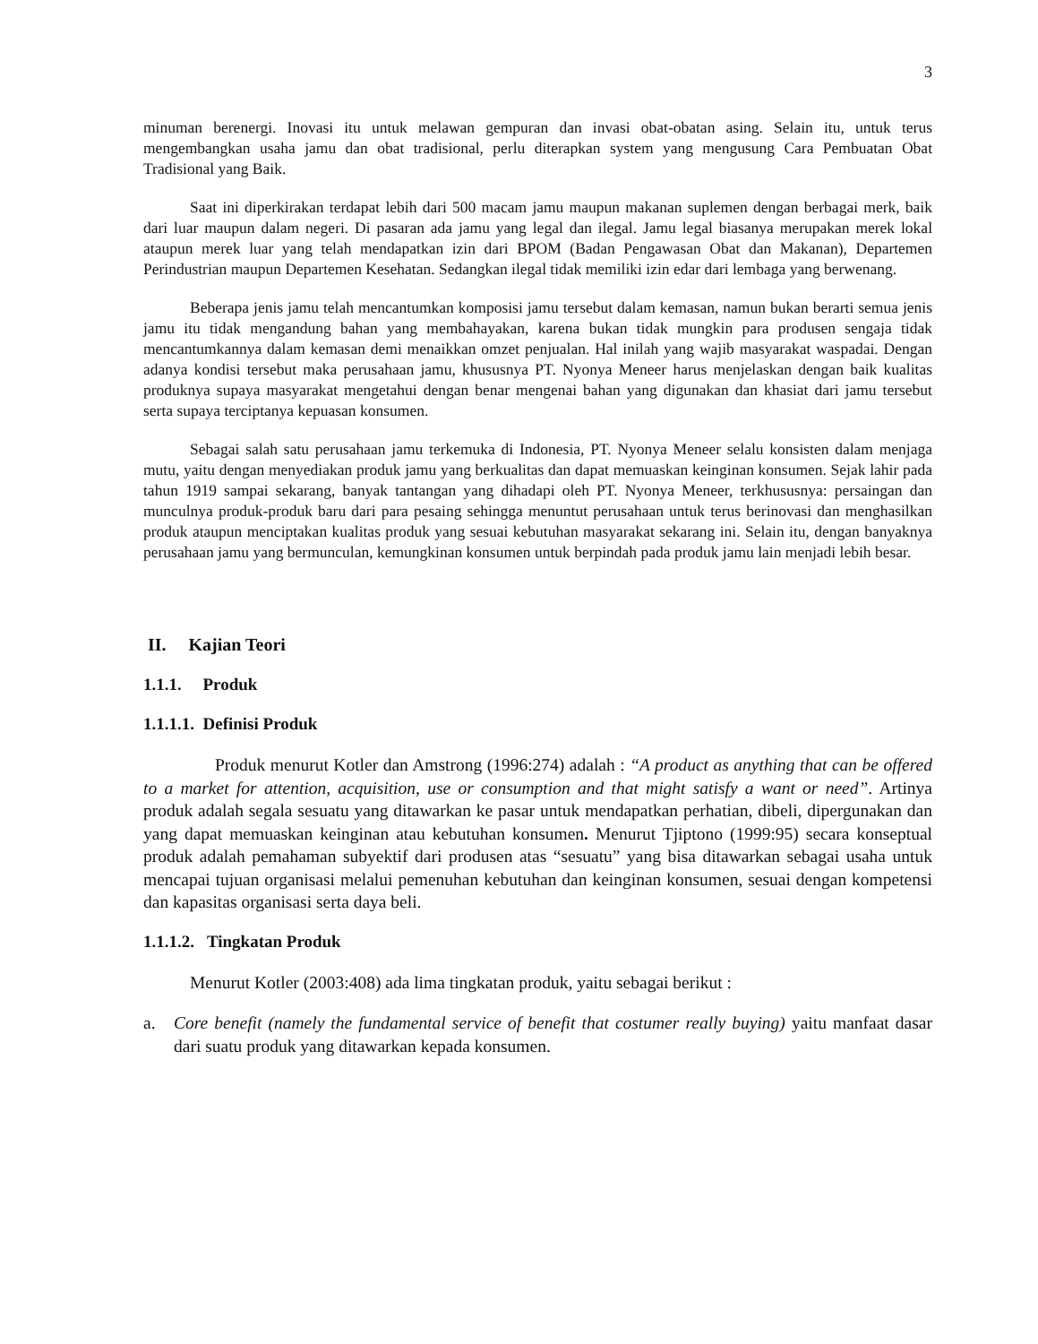3
minuman berenergi. Inovasi itu untuk melawan gempuran dan invasi obat-obatan asing. Selain itu, untuk terus mengembangkan usaha jamu dan obat tradisional, perlu diterapkan system yang mengusung Cara Pembuatan Obat Tradisional yang Baik.
Saat ini diperkirakan terdapat lebih dari 500 macam jamu maupun makanan suplemen dengan berbagai merk, baik dari luar maupun dalam negeri. Di pasaran ada jamu yang legal dan ilegal. Jamu legal biasanya merupakan merek lokal ataupun merek luar yang telah mendapatkan izin dari BPOM (Badan Pengawasan Obat dan Makanan), Departemen Perindustrian maupun Departemen Kesehatan. Sedangkan ilegal tidak memiliki izin edar dari lembaga yang berwenang.
Beberapa jenis jamu telah mencantumkan komposisi jamu tersebut dalam kemasan, namun bukan berarti semua jenis jamu itu tidak mengandung bahan yang membahayakan, karena bukan tidak mungkin para produsen sengaja tidak mencantumkannya dalam kemasan demi menaikkan omzet penjualan. Hal inilah yang wajib masyarakat waspadai. Dengan adanya kondisi tersebut maka perusahaan jamu, khususnya PT. Nyonya Meneer harus menjelaskan dengan baik kualitas produknya supaya masyarakat mengetahui dengan benar mengenai bahan yang digunakan dan khasiat dari jamu tersebut serta supaya terciptanya kepuasan konsumen.
Sebagai salah satu perusahaan jamu terkemuka di Indonesia, PT. Nyonya Meneer selalu konsisten dalam menjaga mutu, yaitu dengan menyediakan produk jamu yang berkualitas dan dapat memuaskan keinginan konsumen. Sejak lahir pada tahun 1919 sampai sekarang, banyak tantangan yang dihadapi oleh PT. Nyonya Meneer, terkhususnya: persaingan dan munculnya produk-produk baru dari para pesaing sehingga menuntut perusahaan untuk terus berinovasi dan menghasilkan produk ataupun menciptakan kualitas produk yang sesuai kebutuhan masyarakat sekarang ini. Selain itu, dengan banyaknya perusahaan jamu yang bermunculan, kemungkinan konsumen untuk berpindah pada produk jamu lain menjadi lebih besar.
II. Kajian Teori
1.1.1. Produk
1.1.1.1. Definisi Produk
Produk menurut Kotler dan Amstrong (1996:274) adalah : “A product as anything that can be offered to a market for attention, acquisition, use or consumption and that might satisfy a want or need”. Artinya produk adalah segala sesuatu yang ditawarkan ke pasar untuk mendapatkan perhatian, dibeli, dipergunakan dan yang dapat memuaskan keinginan atau kebutuhan konsumen. Menurut Tjiptono (1999:95) secara konseptual produk adalah pemahaman subyektif dari produsen atas “sesuatu” yang bisa ditawarkan sebagai usaha untuk mencapai tujuan organisasi melalui pemenuhan kebutuhan dan keinginan konsumen, sesuai dengan kompetensi dan kapasitas organisasi serta daya beli.
1.1.1.2. Tingkatan Produk
Menurut Kotler (2003:408) ada lima tingkatan produk, yaitu sebagai berikut :
a. Core benefit (namely the fundamental service of benefit that costumer really buying) yaitu manfaat dasar dari suatu produk yang ditawarkan kepada konsumen.